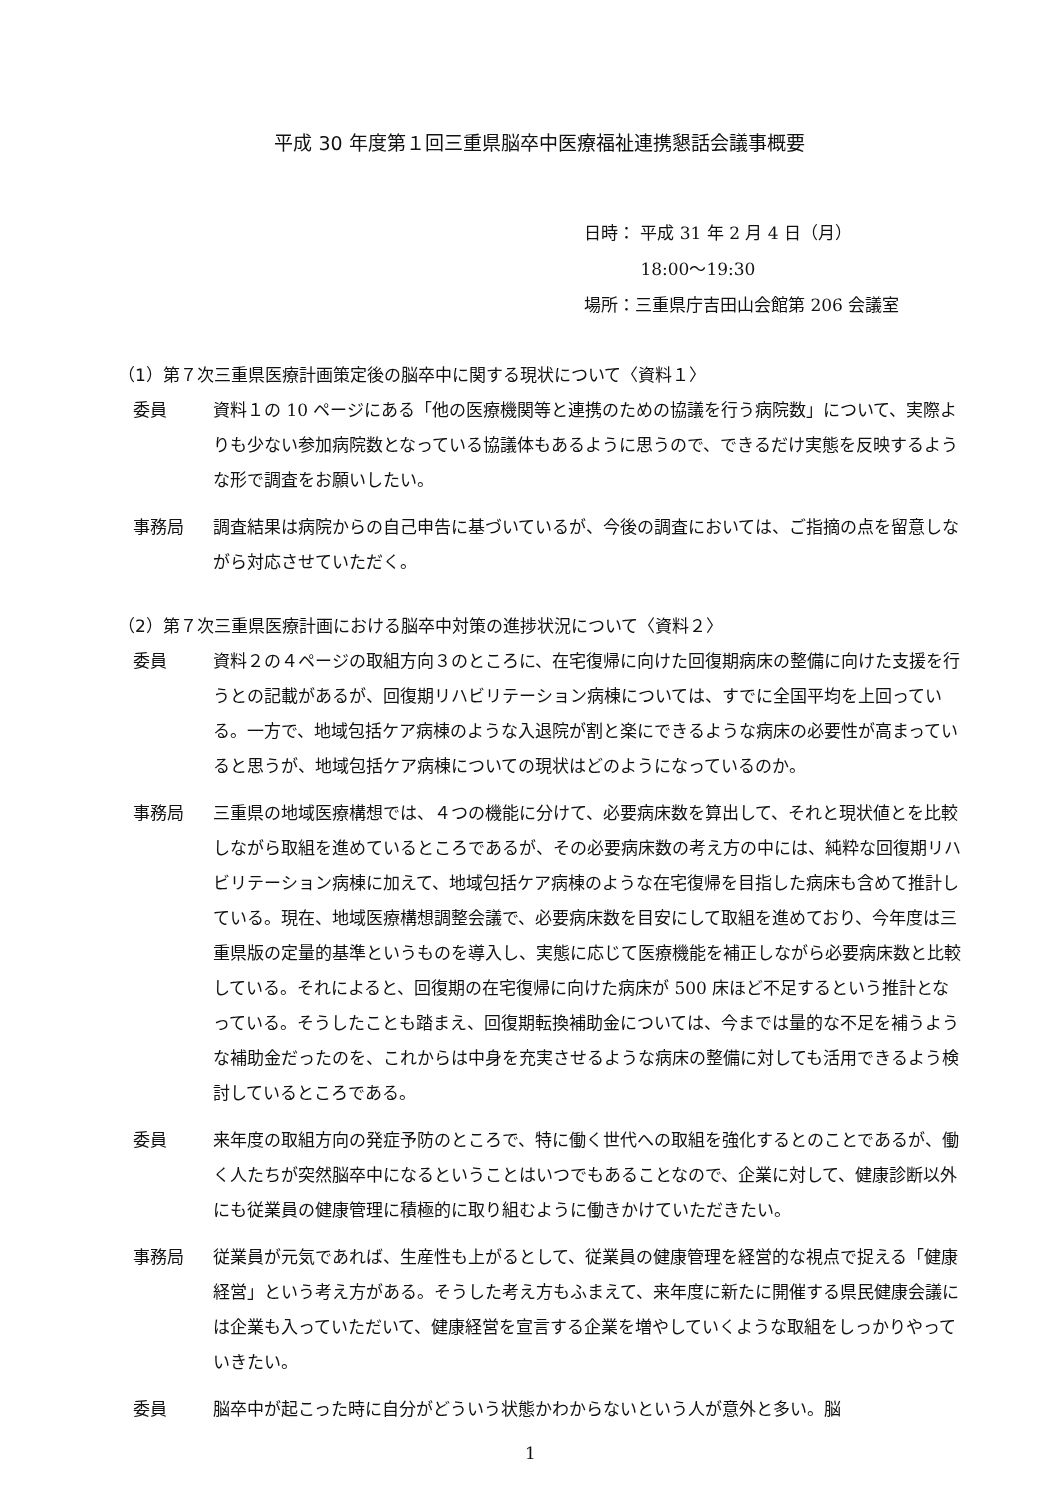平成 30 年度第１回三重県脳卒中医療福祉連携懇話会議事概要
日時： 平成 31 年 2 月 4 日（月）
　　　 18:00～19:30
場所：三重県庁吉田山会館第 206 会議室
（1）第７次三重県医療計画策定後の脳卒中に関する現状について〈資料１〉
委員 資料１の 10 ページにある「他の医療機関等と連携のための協議を行う病院数」について、実際よりも少ない参加病院数となっている協議体もあるように思うので、できるだけ実態を反映するような形で調査をお願いしたい。
事務局 調査結果は病院からの自己申告に基づいているが、今後の調査においては、ご指摘の点を留意しながら対応させていただく。
（2）第７次三重県医療計画における脳卒中対策の進捗状況について〈資料２〉
委員 資料２の４ページの取組方向３のところに、在宅復帰に向けた回復期病床の整備に向けた支援を行うとの記載があるが、回復期リハビリテーション病棟については、すでに全国平均を上回っている。一方で、地域包括ケア病棟のような入退院が割と楽にできるような病床の必要性が高まっていると思うが、地域包括ケア病棟についての現状はどのようになっているのか。
事務局 三重県の地域医療構想では、４つの機能に分けて、必要病床数を算出して、それと現状値とを比較しながら取組を進めているところであるが、その必要病床数の考え方の中には、純粋な回復期リハビリテーション病棟に加えて、地域包括ケア病棟のような在宅復帰を目指した病床も含めて推計している。現在、地域医療構想調整会議で、必要病床数を目安にして取組を進めており、今年度は三重県版の定量的基準というものを導入し、実態に応じて医療機能を補正しながら必要病床数と比較している。それによると、回復期の在宅復帰に向けた病床が 500 床ほど不足するという推計となっている。そうしたことも踏まえ、回復期転換補助金については、今までは量的な不足を補うような補助金だったのを、これからは中身を充実させるような病床の整備に対しても活用できるよう検討しているところである。
委員 来年度の取組方向の発症予防のところで、特に働く世代への取組を強化するとのことであるが、働く人たちが突然脳卒中になるということはいつでもあることなので、企業に対して、健康診断以外にも従業員の健康管理に積極的に取り組むように働きかけていただきたい。
事務局 従業員が元気であれば、生産性も上がるとして、従業員の健康管理を経営的な視点で捉える「健康経営」という考え方がある。そうした考え方もふまえて、来年度に新たに開催する県民健康会議には企業も入っていただいて、健康経営を宣言する企業を増やしていくような取組をしっかりやっていきたい。
委員 脳卒中が起こった時に自分がどういう状態かわからないという人が意外と多い。脳
1